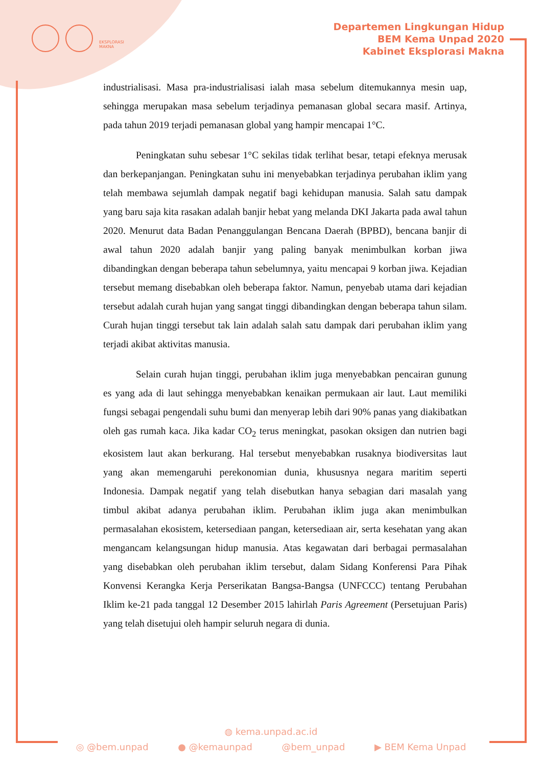EKSPLORASI
MAKNA
Departemen Lingkungan Hidup
BEM Kema Unpad 2020
Kabinet Eksplorasi Makna
industrialisasi. Masa pra-industrialisasi ialah masa sebelum ditemukannya mesin uap, sehingga merupakan masa sebelum terjadinya pemanasan global secara masif. Artinya, pada tahun 2019 terjadi pemanasan global yang hampir mencapai 1°C.
Peningkatan suhu sebesar 1°C sekilas tidak terlihat besar, tetapi efeknya merusak dan berkepanjangan. Peningkatan suhu ini menyebabkan terjadinya perubahan iklim yang telah membawa sejumlah dampak negatif bagi kehidupan manusia. Salah satu dampak yang baru saja kita rasakan adalah banjir hebat yang melanda DKI Jakarta pada awal tahun 2020. Menurut data Badan Penanggulangan Bencana Daerah (BPBD), bencana banjir di awal tahun 2020 adalah banjir yang paling banyak menimbulkan korban jiwa dibandingkan dengan beberapa tahun sebelumnya, yaitu mencapai 9 korban jiwa. Kejadian tersebut memang disebabkan oleh beberapa faktor. Namun, penyebab utama dari kejadian tersebut adalah curah hujan yang sangat tinggi dibandingkan dengan beberapa tahun silam. Curah hujan tinggi tersebut tak lain adalah salah satu dampak dari perubahan iklim yang terjadi akibat aktivitas manusia.
Selain curah hujan tinggi, perubahan iklim juga menyebabkan pencairan gunung es yang ada di laut sehingga menyebabkan kenaikan permukaan air laut. Laut memiliki fungsi sebagai pengendali suhu bumi dan menyerap lebih dari 90% panas yang diakibatkan oleh gas rumah kaca. Jika kadar CO<sub>2</sub> terus meningkat, pasokan oksigen dan nutrien bagi ekosistem laut akan berkurang. Hal tersebut menyebabkan rusaknya biodiversitas laut yang akan memengaruhi perekonomian dunia, khususnya negara maritim seperti Indonesia. Dampak negatif yang telah disebutkan hanya sebagian dari masalah yang timbul akibat adanya perubahan iklim. Perubahan iklim juga akan menimbulkan permasalahan ekosistem, ketersediaan pangan, ketersediaan air, serta kesehatan yang akan mengancam kelangsungan hidup manusia. Atas kegawatan dari berbagai permasalahan yang disebabkan oleh perubahan iklim tersebut, dalam Sidang Konferensi Para Pihak Konvensi Kerangka Kerja Perserikatan Bangsa-Bangsa (UNFCCC) tentang Perubahan Iklim ke-21 pada tanggal 12 Desember 2015 lahirlah Paris Agreement (Persetujuan Paris) yang telah disetujui oleh hampir seluruh negara di dunia.
◍ kema.unpad.ac.id
◎ @bem.unpad ● @kemaunpad @bem_unpad ▶ BEM Kema Unpad